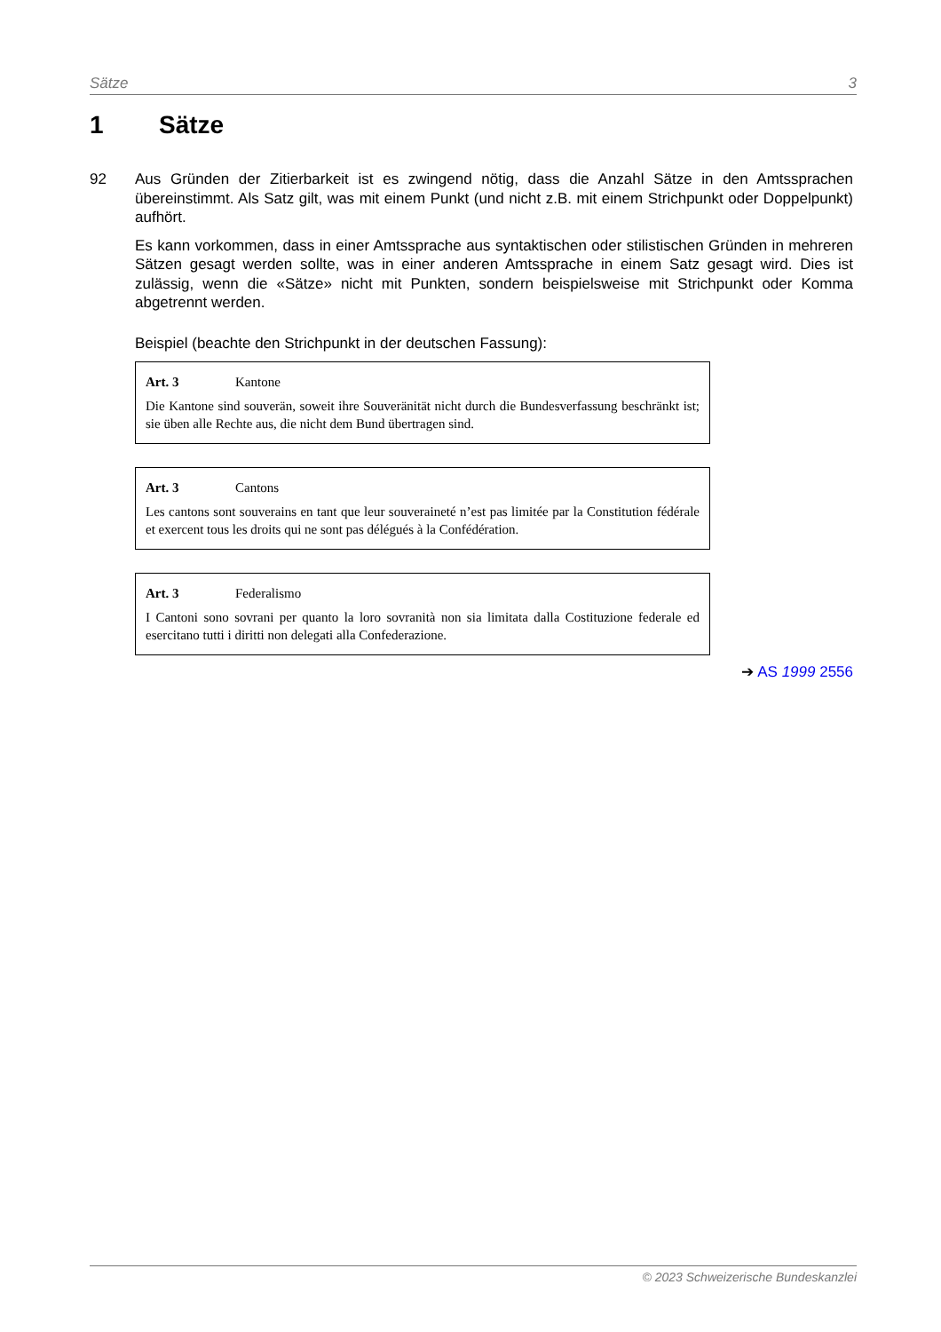Sätze 3
1 Sätze
92 Aus Gründen der Zitierbarkeit ist es zwingend nötig, dass die Anzahl Sätze in den Amtssprachen übereinstimmt. Als Satz gilt, was mit einem Punkt (und nicht z.B. mit einem Strichpunkt oder Doppelpunkt) aufhört.
Es kann vorkommen, dass in einer Amtssprache aus syntaktischen oder stilistischen Gründen in mehreren Sätzen gesagt werden sollte, was in einer anderen Amtssprache in einem Satz gesagt wird. Dies ist zulässig, wenn die «Sätze» nicht mit Punkten, sondern beispielsweise mit Strichpunkt oder Komma abgetrennt werden.
Beispiel (beachte den Strichpunkt in der deutschen Fassung):
Art. 3 Kantone
Die Kantone sind souverän, soweit ihre Souveränität nicht durch die Bundesverfassung beschränkt ist; sie üben alle Rechte aus, die nicht dem Bund übertragen sind.
Art. 3 Cantons
Les cantons sont souverains en tant que leur souveraineté n’est pas limitée par la Constitution fédérale et exercent tous les droits qui ne sont pas délégués à la Confédération.
Art. 3 Federalismo
I Cantoni sono sovrani per quanto la loro sovranità non sia limitata dalla Costituzione federale ed esercitano tutti i diritti non delegati alla Confederazione.
➔ AS 1999 2556
© 2023 Schweizerische Bundeskanzlei